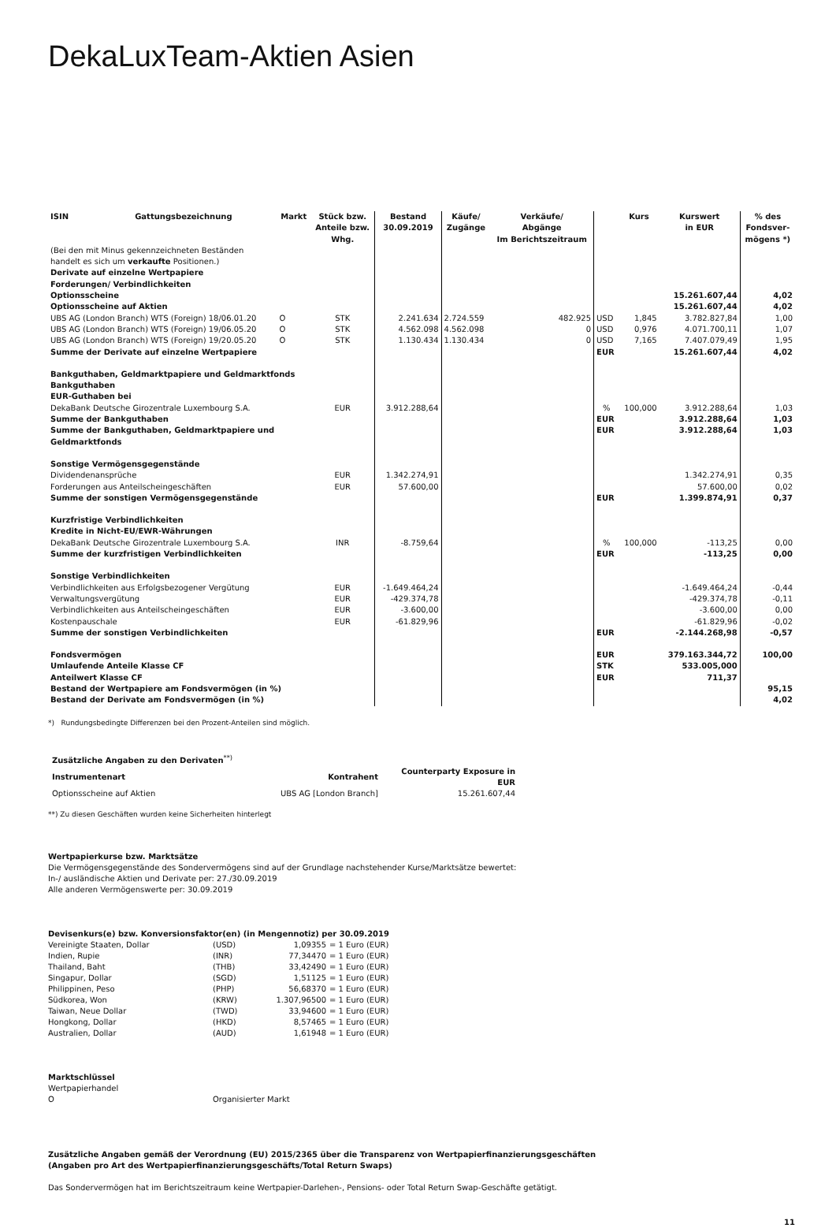DekaLuxTeam-Aktien Asien
| ISIN | Gattungsbezeichnung | Markt | Stück bzw. Anteile bzw. Whg. | Bestand 30.09.2019 | Käufe/ Zugänge | Verkäufe/ Abgänge Im Berichtszeitraum | | Kurs | Kurswert in EUR | % des Fondsver- mögens *) |
| --- | --- | --- | --- | --- | --- | --- | --- | --- | --- | --- |
| (Bei den mit Minus gekennzeichneten Beständen handelt es sich um verkaufte Positionen.) | | | | | | | | | | |
| Derivate auf einzelne Wertpapiere | | | | | | | | | | |
| Forderungen/ Verbindlichkeiten | | | | | | | | | | |
| Optionsscheine | | | | | | | | | 15.261.607,44 | 4,02 |
| Optionsscheine auf Aktien | | | | | | | | | 15.261.607,44 | 4,02 |
| UBS AG (London Branch) WTS (Foreign) 18/06.01.20 | | O | STK | 2.241.634 | 2.724.559 | 482.925 | USD | 1,845 | 3.782.827,84 | 1,00 |
| UBS AG (London Branch) WTS (Foreign) 19/06.05.20 | | O | STK | 4.562.098 | 4.562.098 | 0 | USD | 0,976 | 4.071.700,11 | 1,07 |
| UBS AG (London Branch) WTS (Foreign) 19/20.05.20 | | O | STK | 1.130.434 | 1.130.434 | 0 | USD | 7,165 | 7.407.079,49 | 1,95 |
| Summe der Derivate auf einzelne Wertpapiere | | | | | | | EUR | | 15.261.607,44 | 4,02 |
| Bankguthaben, Geldmarktpapiere und Geldmarktfonds Bankguthaben EUR-Guthaben bei | | | | | | | | | | |
| DekaBank Deutsche Girozentrale Luxembourg S.A. | | | EUR | 3.912.288,64 | | | % | 100,000 | 3.912.288,64 | 1,03 |
| Summe der Bankguthaben | | | | | | | EUR | | 3.912.288,64 | 1,03 |
| Summe der Bankguthaben, Geldmarktpapiere und Geldmarktfonds | | | | | | | EUR | | 3.912.288,64 | 1,03 |
| Sonstige Vermögensgegenstände | | | | | | | | | | |
| Dividendenansprüche | | | EUR | 1.342.274,91 | | | | | 1.342.274,91 | 0,35 |
| Forderungen aus Anteilscheingeschäften | | | EUR | 57.600,00 | | | | | 57.600,00 | 0,02 |
| Summe der sonstigen Vermögensgegenstände | | | | | | | EUR | | 1.399.874,91 | 0,37 |
| Kurzfristige Verbindlichkeiten Kredite in Nicht-EU/EWR-Währungen | | | | | | | | | | |
| DekaBank Deutsche Girozentrale Luxembourg S.A. | | | INR | -8.759,64 | | | % | 100,000 | -113,25 | 0,00 |
| Summe der kurzfristigen Verbindlichkeiten | | | | | | | EUR | | -113,25 | 0,00 |
| Sonstige Verbindlichkeiten | | | | | | | | | | |
| Verbindlichkeiten aus Erfolgsbezogener Vergütung | | | EUR | -1.649.464,24 | | | | | -1.649.464,24 | -0,44 |
| Verwaltungsvergütung | | | EUR | -429.374,78 | | | | | -429.374,78 | -0,11 |
| Verbindlichkeiten aus Anteilscheingeschäften | | | EUR | -3.600,00 | | | | | -3.600,00 | 0,00 |
| Kostenpauschale | | | EUR | -61.829,96 | | | | | -61.829,96 | -0,02 |
| Summe der sonstigen Verbindlichkeiten | | | | | | | EUR | | -2.144.268,98 | -0,57 |
| Fondsvermögen | | | | | | | EUR | | 379.163.344,72 | 100,00 |
| Umlaufende Anteile Klasse CF | | | | | | | STK | | 533.005,000 | |
| Anteilwert Klasse CF | | | | | | | EUR | | 711,37 | |
| Bestand der Wertpapiere am Fondsvermögen (in %) | | | | | | | | | | 95,15 |
| Bestand der Derivate am Fondsvermögen (in %) | | | | | | | | | | 4,02 |
*) Rundungsbedingte Differenzen bei den Prozent-Anteilen sind möglich.
| Zusätzliche Angaben zu den Derivaten<sup>**)</sup> | | |
| Instrumentenart | Kontrahent | Counterparty Exposure in EUR |
| Optionsscheine auf Aktien | UBS AG [London Branch] | 15.261.607,44 |
**) Zu diesen Geschäften wurden keine Sicherheiten hinterlegt
Wertpapierkurse bzw. Marktsätze
Die Vermögensgegenstände des Sondervermögens sind auf der Grundlage nachstehender Kurse/Marktsätze bewertet:
In-/ ausländische Aktien und Derivate per: 27./30.09.2019
Alle anderen Vermögenswerte per: 30.09.2019
Devisenkurs(e) bzw. Konversionsfaktor(en) (in Mengennotiz) per 30.09.2019
| Vereinigte Staaten, Dollar | (USD) | 1,09355 | = 1 Euro (EUR) |
| Indien, Rupie | (INR) | 77,34470 | = 1 Euro (EUR) |
| Thailand, Baht | (THB) | 33,42490 | = 1 Euro (EUR) |
| Singapur, Dollar | (SGD) | 1,51125 | = 1 Euro (EUR) |
| Philippinen, Peso | (PHP) | 56,68370 | = 1 Euro (EUR) |
| Südkorea, Won | (KRW) | 1.307,96500 | = 1 Euro (EUR) |
| Taiwan, Neue Dollar | (TWD) | 33,94600 | = 1 Euro (EUR) |
| Hongkong, Dollar | (HKD) | 8,57465 | = 1 Euro (EUR) |
| Australien, Dollar | (AUD) | 1,61948 | = 1 Euro (EUR) |
Marktschlüssel
Wertpapierhandel
| O | Organisierter Markt |
Zusätzliche Angaben gemäß der Verordnung (EU) 2015/2365 über die Transparenz von Wertpapierfinanzierungsgeschäften
(Angaben pro Art des Wertpapierfinanzierungsgeschäfts/Total Return Swaps)
Das Sondervermögen hat im Berichtszeitraum keine Wertpapier-Darlehen-, Pensions- oder Total Return Swap-Geschäfte getätigt.
11